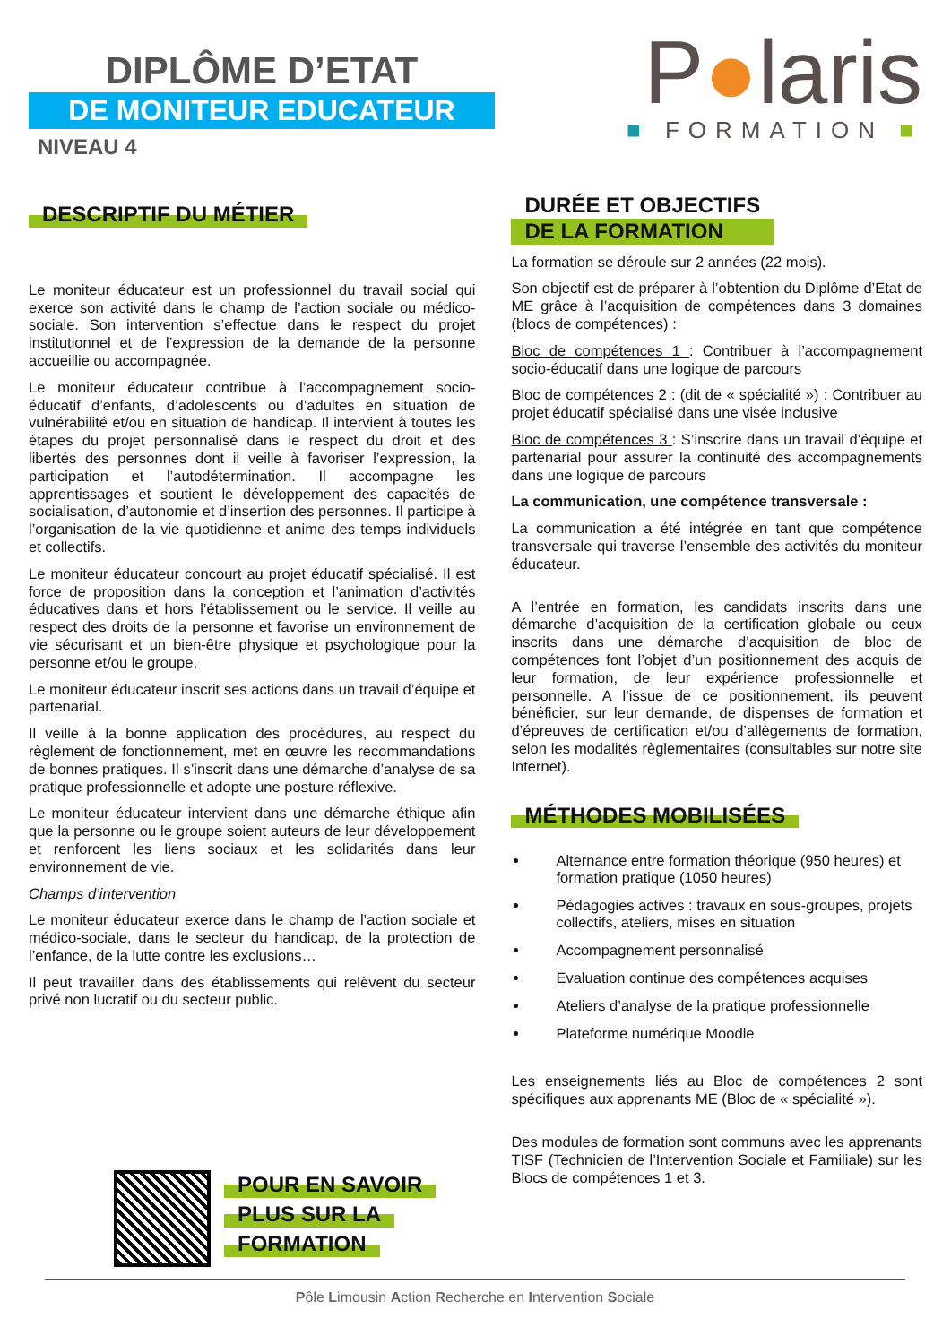DIPLÔME D’ETAT
DE MONITEUR EDUCATEUR
NIVEAU 4
P●laris
■ FORMATION ■
DESCRIPTIF DU MÉTIER
Le moniteur éducateur est un professionnel du travail social qui exerce son activité dans le champ de l’action sociale ou médico-sociale. Son intervention s’effectue dans le respect du projet institutionnel et de l’expression de la demande de la personne accueillie ou accompagnée.
Le moniteur éducateur contribue à l’accompagnement socio-éducatif d’enfants, d’adolescents ou d’adultes en situation de vulnérabilité et/ou en situation de handicap. Il intervient à toutes les étapes du projet personnalisé dans le respect du droit et des libertés des personnes dont il veille à favoriser l’expression, la participation et l’autodétermination. Il accompagne les apprentissages et soutient le développement des capacités de socialisation, d’autonomie et d’insertion des personnes. Il participe à l’organisation de la vie quotidienne et anime des temps individuels et collectifs.
Le moniteur éducateur concourt au projet éducatif spécialisé. Il est force de proposition dans la conception et l’animation d’activités éducatives dans et hors l’établissement ou le service. Il veille au respect des droits de la personne et favorise un environnement de vie sécurisant et un bien-être physique et psychologique pour la personne et/ou le groupe.
Le moniteur éducateur inscrit ses actions dans un travail d’équipe et partenarial.
Il veille à la bonne application des procédures, au respect du règlement de fonctionnement, met en œuvre les recommandations de bonnes pratiques. Il s’inscrit dans une démarche d’analyse de sa pratique professionnelle et adopte une posture réflexive.
Le moniteur éducateur intervient dans une démarche éthique afin que la personne ou le groupe soient auteurs de leur développement et renforcent les liens sociaux et les solidarités dans leur environnement de vie.
Champs d’intervention
Le moniteur éducateur exerce dans le champ de l’action sociale et médico-sociale, dans le secteur du handicap, de la protection de l’enfance, de la lutte contre les exclusions…
Il peut travailler dans des établissements qui relèvent du secteur privé non lucratif ou du secteur public.
POUR EN SAVOIR
PLUS SUR LA
FORMATION
DURÉE ET OBJECTIFS
DE LA FORMATION
La formation se déroule sur 2 années (22 mois).
Son objectif est de préparer à l’obtention du Diplôme d’Etat de ME grâce à l’acquisition de compétences dans 3 domaines (blocs de compétences) :
Bloc de compétences 1 : Contribuer à l’accompagnement socio-éducatif dans une logique de parcours
Bloc de compétences 2 : (dit de « spécialité ») : Contribuer au projet éducatif spécialisé dans une visée inclusive
Bloc de compétences 3 : S’inscrire dans un travail d’équipe et partenarial pour assurer la continuité des accompagnements dans une logique de parcours
La communication, une compétence transversale :
La communication a été intégrée en tant que compétence transversale qui traverse l’ensemble des activités du moniteur éducateur.
A l’entrée en formation, les candidats inscrits dans une démarche d’acquisition de la certification globale ou ceux inscrits dans une démarche d’acquisition de bloc de compétences font l’objet d’un positionnement des acquis de leur formation, de leur expérience professionnelle et personnelle. A l’issue de ce positionnement, ils peuvent bénéficier, sur leur demande, de dispenses de formation et d’épreuves de certification et/ou d’allègements de formation, selon les modalités règlementaires (consultables sur notre site Internet).
MÉTHODES MOBILISÉES
Alternance entre formation théorique (950 heures) et formation pratique (1050 heures)
Pédagogies actives : travaux en sous-groupes, projets collectifs, ateliers, mises en situation
Accompagnement personnalisé
Evaluation continue des compétences acquises
Ateliers d’analyse de la pratique professionnelle
Plateforme numérique Moodle
Les enseignements liés au Bloc de compétences 2 sont spécifiques aux apprenants ME (Bloc de « spécialité »).
Des modules de formation sont communs avec les apprenants TISF (Technicien de l’Intervention Sociale et Familiale) sur les Blocs de compétences 1 et 3.
Pôle Limousin Action Recherche en Intervention Sociale